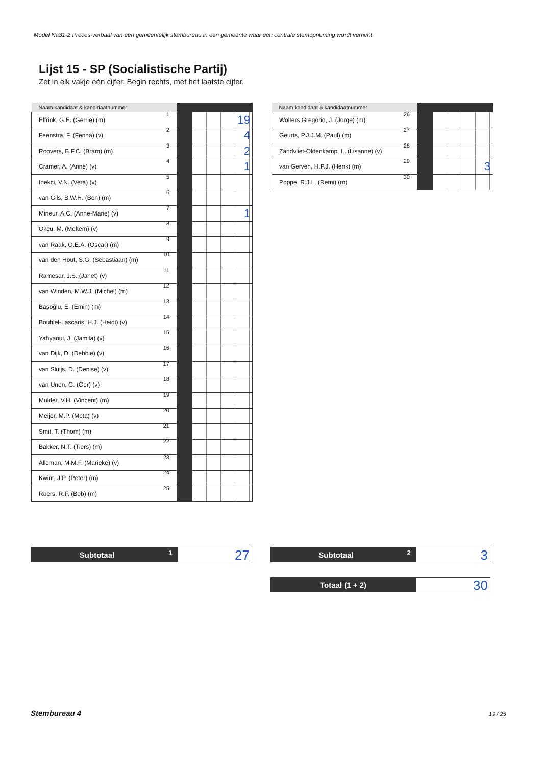Model Na31-2 Proces-verbaal van een gemeentelijk stembureau in een gemeente waar een centrale stemopneming wordt verricht
Lijst 15 - SP (Socialistische Partij)
Zet in elk vakje één cijfer. Begin rechts, met het laatste cijfer.
| Naam kandidaat & kandidaatnummer | | |
| --- | --- | --- |
| Elfrink, G.E. (Gerrie) (m) 1 | | 19 |
| Feenstra, F. (Fenna) (v) 2 | | 4 |
| Roovers, B.F.C. (Bram) (m) 3 | | 2 |
| Cramer, A. (Anne) (v) 4 | | 1 |
| Inekci, V.N. (Vera) (v) 5 | | |
| van Gils, B.W.H. (Ben) (m) 6 | | |
| Mineur, A.C. (Anne-Marie) (v) 7 | | 1 |
| Okcu, M. (Meltem) (v) 8 | | |
| van Raak, O.E.A. (Oscar) (m) 9 | | |
| van den Hout, S.G. (Sebastiaan) (m) 10 | | |
| Ramesar, J.S. (Janet) (v) 11 | | |
| van Winden, M.W.J. (Michel) (m) 12 | | |
| Başoğlu, E. (Emin) (m) 13 | | |
| Bouhlel-Lascaris, H.J. (Heidi) (v) 14 | | |
| Yahyaoui, J. (Jamila) (v) 15 | | |
| van Dijk, D. (Debbie) (v) 16 | | |
| van Sluijs, D. (Denise) (v) 17 | | |
| van Unen, G. (Ger) (v) 18 | | |
| Mulder, V.H. (Vincent) (m) 19 | | |
| Meijer, M.P. (Meta) (v) 20 | | |
| Smit, T. (Thom) (m) 21 | | |
| Bakker, N.T. (Tiers) (m) 22 | | |
| Alleman, M.M.F. (Marieke) (v) 23 | | |
| Kwint, J.P. (Peter) (m) 24 | | |
| Ruers, R.F. (Bob) (m) 25 | | |
| Naam kandidaat & kandidaatnummer | | |
| --- | --- | --- |
| Wolters Gregório, J. (Jorge) (m) 26 | | |
| Geurts, P.J.J.M. (Paul) (m) 27 | | |
| Zandvliet-Oldenkamp, L. (Lisanne) (v) 28 | | |
| van Gerven, H.P.J. (Henk) (m) 29 | | 3 |
| Poppe, R.J.L. (Remi) (m) 30 | | |
Subtotaal
1
27
Subtotaal
2
3
Totaal (1 + 2)
30
Stembureau 4 19 / 25